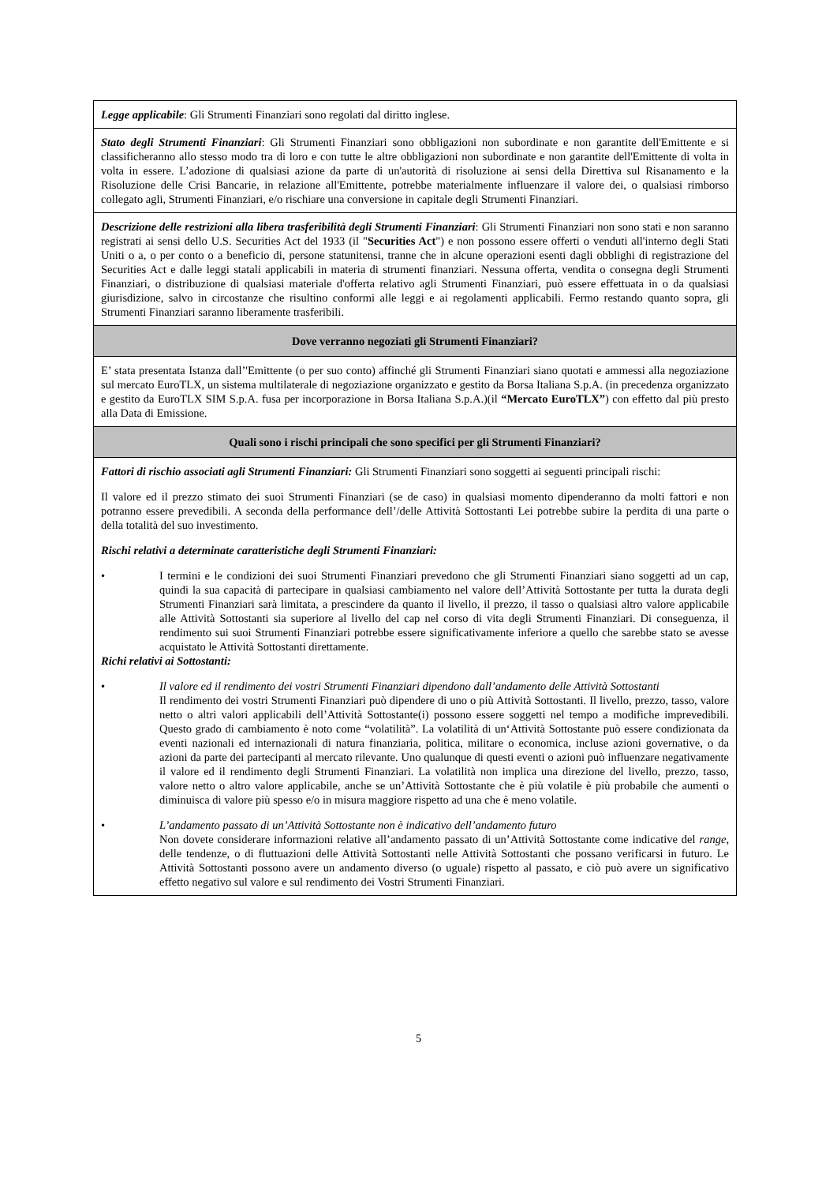| Legge applicabile : Gli Strumenti Finanziari sono regolati dal diritto inglese. |
| Stato degli Strumenti Finanziari : Gli Strumenti Finanziari sono obbligazioni non subordinate e non garantite dell'Emittente e si classificheranno allo stesso modo tra di loro e con tutte le altre obbligazioni non subordinate e non garantite dell'Emittente di volta in volta in essere. L’adozione di qualsiasi azione da parte di un'autorità di risoluzione ai sensi della Direttiva sul Risanamento e la Risoluzione delle Crisi Bancarie, in relazione all'Emittente, potrebbe materialmente influenzare il valore dei, o qualsiasi rimborso collegato agli, Strumenti Finanziari, e/o rischiare una conversione in capitale degli Strumenti Finanziari. |
| Descrizione delle restrizioni alla libera trasferibilità degli Strumenti Finanziari : Gli Strumenti Finanziari non sono stati e non saranno registrati ai sensi dello U.S. Securities Act del 1933 (il " Securities Act ") e non possono essere offerti o venduti all'interno degli Stati Uniti o a, o per conto o a beneficio di, persone statunitensi, tranne che in alcune operazioni esenti dagli obblighi di registrazione del Securities Act e dalle leggi statali applicabili in materia di strumenti finanziari. Nessuna offerta, vendita o consegna degli Strumenti Finanziari, o distribuzione di qualsiasi materiale d'offerta relativo agli Strumenti Finanziari, può essere effettuata in o da qualsiasi giurisdizione, salvo in circostanze che risultino conformi alle leggi e ai regolamenti applicabili. Fermo restando quanto sopra, gli Strumenti Finanziari saranno liberamente trasferibili. |
| Dove verranno negoziati gli Strumenti Finanziari? |
| E’ stata presentata Istanza dall’'Emittente (o per suo conto) affinché gli Strumenti Finanziari siano quotati e ammessi alla negoziazione sul mercato EuroTLX, un sistema multilaterale di negoziazione organizzato e gestito da Borsa Italiana S.p.A. (in precedenza organizzato e gestito da EuroTLX SIM S.p.A. fusa per incorporazione in Borsa Italiana S.p.A.)(il “Mercato EuroTLX” ) con effetto dal più presto alla Data di Emissione. |
| Quali sono i rischi principali che sono specifici per gli Strumenti Finanziari? |
| Fattori di rischio associati agli Strumenti Finanziari: Gli Strumenti Finanziari sono soggetti ai seguenti principali rischi: Il valore ed il prezzo stimato dei suoi Strumenti Finanziari (se de caso) in qualsiasi momento dipenderanno da molti fattori e non potranno essere prevedibili. A seconda della performance dell’/delle Attività Sottostanti Lei potrebbe subire la perdita di una parte o della totalità del suo investimento. Rischi relativi a determinate caratteristiche degli Strumenti Finanziari: • I termini e le condizioni dei suoi Strumenti Finanziari prevedono che gli Strumenti Finanziari siano soggetti ad un cap, quindi la sua capacità di partecipare in qualsiasi cambiamento nel valore dell’Attività Sottostante per tutta la durata degli Strumenti Finanziari sarà limitata, a prescindere da quanto il livello, il prezzo, il tasso o qualsiasi altro valore applicabile alle Attività Sottostanti sia superiore al livello del cap nel corso di vita degli Strumenti Finanziari. Di conseguenza, il rendimento sui suoi Strumenti Finanziari potrebbe essere significativamente inferiore a quello che sarebbe stato se avesse acquistato le Attività Sottostanti direttamente. Richi relativi ai Sottostanti: • Il valore ed il rendimento dei vostri Strumenti Finanziari dipendono dall’andamento delle Attività Sottostanti Il rendimento dei vostri Strumenti Finanziari può dipendere di uno o più Attività Sottostanti. Il livello, prezzo, tasso, valore netto o altri valori applicabili dell’Attività Sottostante(i) possono essere soggetti nel tempo a modifiche imprevedibili. Questo grado di cambiamento è noto come “volatilità”. La volatilità di un‘Attività Sottostante può essere condizionata da eventi nazionali ed internazionali di natura finanziaria, politica, militare o economica, incluse azioni governative, o da azioni da parte dei partecipanti al mercato rilevante. Uno qualunque di questi eventi o azioni può influenzare negativamente il valore ed il rendimento degli Strumenti Finanziari. La volatilità non implica una direzione del livello, prezzo, tasso, valore netto o altro valore applicabile, anche se un’Attività Sottostante che è più volatile è più probabile che aumenti o diminuisca di valore più spesso e/o in misura maggiore rispetto ad una che è meno volatile. • L’andamento passato di un’Attività Sottostante non è indicativo dell’andamento futuro Non dovete considerare informazioni relative all’andamento passato di un’Attività Sottostante come indicative del range , delle tendenze, o di fluttuazioni delle Attività Sottostanti nelle Attività Sottostanti che possano verificarsi in futuro. Le Attività Sottostanti possono avere un andamento diverso (o uguale) rispetto al passato, e ciò può avere un significativo effetto negativo sul valore e sul rendimento dei Vostri Strumenti Finanziari. |
5